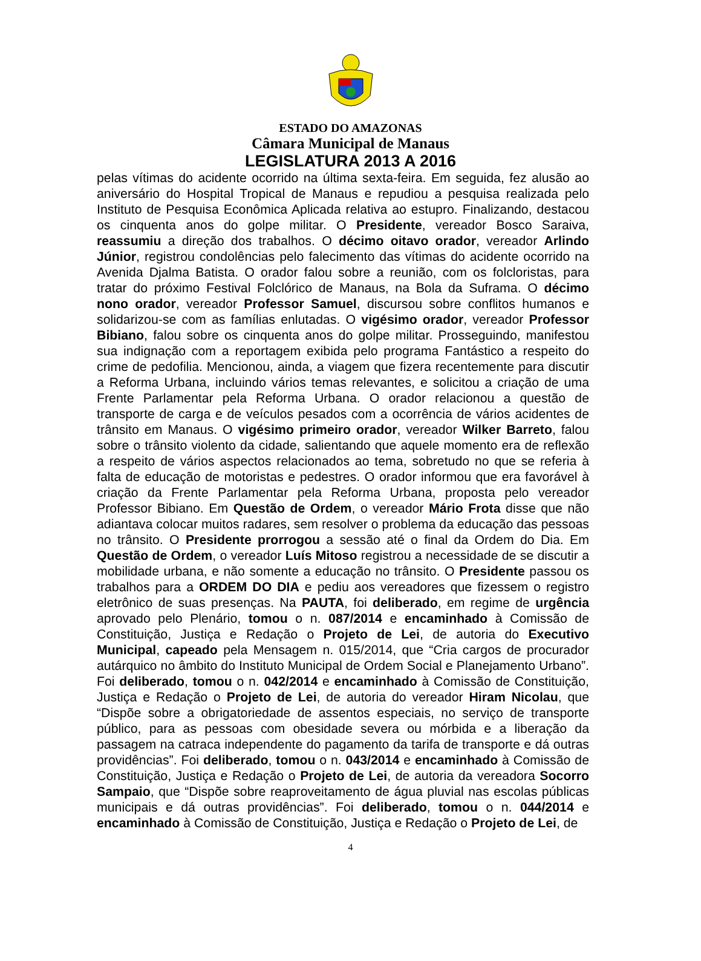ESTADO DO AMAZONAS
Câmara Municipal de Manaus
LEGISLATURA 2013 A 2016
pelas vítimas do acidente ocorrido na última sexta-feira. Em seguida, fez alusão ao aniversário do Hospital Tropical de Manaus e repudiou a pesquisa realizada pelo Instituto de Pesquisa Econômica Aplicada relativa ao estupro. Finalizando, destacou os cinquenta anos do golpe militar. O Presidente, vereador Bosco Saraiva, reassumiu a direção dos trabalhos. O décimo oitavo orador, vereador Arlindo Júnior, registrou condolências pelo falecimento das vítimas do acidente ocorrido na Avenida Djalma Batista. O orador falou sobre a reunião, com os folcloristas, para tratar do próximo Festival Folclórico de Manaus, na Bola da Suframa. O décimo nono orador, vereador Professor Samuel, discursou sobre conflitos humanos e solidarizou-se com as famílias enlutadas. O vigésimo orador, vereador Professor Bibiano, falou sobre os cinquenta anos do golpe militar. Prosseguindo, manifestou sua indignação com a reportagem exibida pelo programa Fantástico a respeito do crime de pedofilia. Mencionou, ainda, a viagem que fizera recentemente para discutir a Reforma Urbana, incluindo vários temas relevantes, e solicitou a criação de uma Frente Parlamentar pela Reforma Urbana. O orador relacionou a questão de transporte de carga e de veículos pesados com a ocorrência de vários acidentes de trânsito em Manaus. O vigésimo primeiro orador, vereador Wilker Barreto, falou sobre o trânsito violento da cidade, salientando que aquele momento era de reflexão a respeito de vários aspectos relacionados ao tema, sobretudo no que se referia à falta de educação de motoristas e pedestres. O orador informou que era favorável à criação da Frente Parlamentar pela Reforma Urbana, proposta pelo vereador Professor Bibiano. Em Questão de Ordem, o vereador Mário Frota disse que não adiantava colocar muitos radares, sem resolver o problema da educação das pessoas no trânsito. O Presidente prorrogou a sessão até o final da Ordem do Dia. Em Questão de Ordem, o vereador Luís Mitoso registrou a necessidade de se discutir a mobilidade urbana, e não somente a educação no trânsito. O Presidente passou os trabalhos para a ORDEM DO DIA e pediu aos vereadores que fizessem o registro eletrônico de suas presenças. Na PAUTA, foi deliberado, em regime de urgência aprovado pelo Plenário, tomou o n. 087/2014 e encaminhado à Comissão de Constituição, Justiça e Redação o Projeto de Lei, de autoria do Executivo Municipal, capeado pela Mensagem n. 015/2014, que “Cria cargos de procurador autárquico no âmbito do Instituto Municipal de Ordem Social e Planejamento Urbano”. Foi deliberado, tomou o n. 042/2014 e encaminhado à Comissão de Constituição, Justiça e Redação o Projeto de Lei, de autoria do vereador Hiram Nicolau, que “Dispõe sobre a obrigatoriedade de assentos especiais, no serviço de transporte público, para as pessoas com obesidade severa ou mórbida e a liberação da passagem na catraca independente do pagamento da tarifa de transporte e dá outras providências”. Foi deliberado, tomou o n. 043/2014 e encaminhado à Comissão de Constituição, Justiça e Redação o Projeto de Lei, de autoria da vereadora Socorro Sampaio, que “Dispõe sobre reaproveitamento de água pluvial nas escolas públicas municipais e dá outras providências”. Foi deliberado, tomou o n. 044/2014 e encaminhado à Comissão de Constituição, Justiça e Redação o Projeto de Lei, de
4